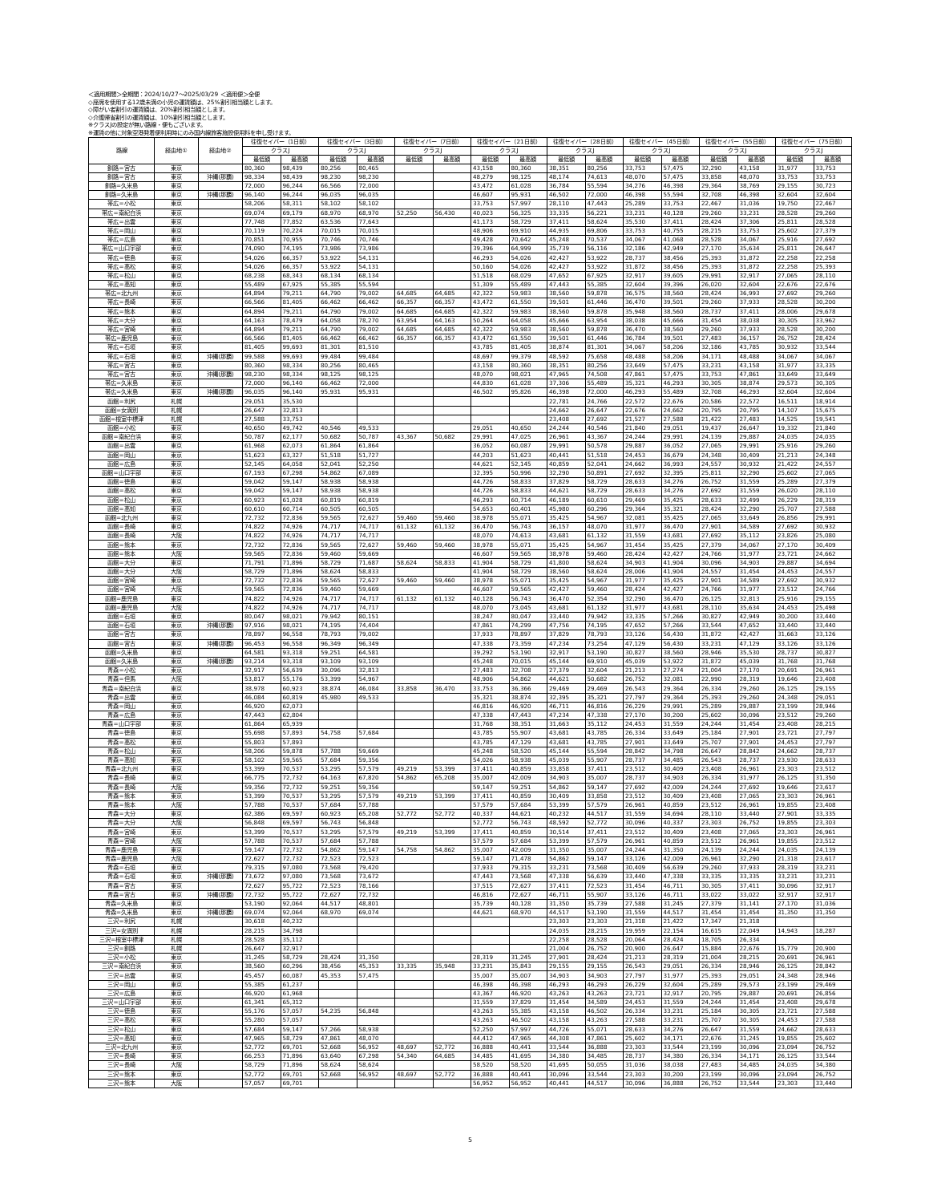＜適用期間＞全期間：2024/10/27～2025/03/29 ＜適用便＞全便
◇座席を使用する12歳未満の小児の運賃額は、25%割引相当額とします。
◇障がい者割引の運賃額は、20%割引相当額とします。
◇介護帰省割引の運賃額は、10%割引相当額とします。
※クラスJの設定が無い路線・便もございます。
※運賃の他に対象空港発着便利用時にのみ国内線旅客施設使用料を申し受けます。
| 路線 | 経由地① | 経由地② | 往復セイバー（1日前） | | 往復セイバー（3日前） | | 往復セイバー（7日前） | | 往復セイバー（21日前） | | 往復セイバー（28日前） | | 往復セイバー（45日前） | | 往復セイバー（55日前） | | 往復セイバー（75日前） | |
| --- | --- | --- | --- | --- | --- | --- | --- | --- | --- | --- | --- | --- | --- | --- | --- | --- | --- | --- |
| | | | クラスJ | | クラスJ | | クラスJ | | クラスJ | | クラスJ | | クラスJ | | クラスJ | | クラスJ | |
| | | | 最低額 | 最高額 | 最低額 | 最高額 | 最低額 | 最高額 | 最低額 | 最高額 | 最低額 | 最高額 | 最低額 | 最高額 | 最低額 | 最高額 | 最低額 | 最高額 |
| 釧路=宮古 | 東京 | | 80,360 | 98,439 | 80,256 | 80,465 | | | 43,158 | 80,360 | 38,351 | 80,256 | 33,753 | 57,475 | 32,290 | 43,158 | 31,977 | 33,753 |
| 釧路=宮古 | 東京 | 沖縄(那覇) | 98,334 | 98,439 | 98,230 | 98,230 | | | 48,279 | 98,125 | 48,174 | 74,613 | 48,070 | 57,475 | 33,858 | 48,070 | 33,753 | 33,753 |
| 釧路=久米島 | 東京 | | 72,000 | 96,244 | 66,566 | 72,000 | | | 43,472 | 61,028 | 36,784 | 55,594 | 34,276 | 46,398 | 29,364 | 38,769 | 29,155 | 30,723 |
| 釧路=久米島 | 東京 | 沖縄(那覇) | 96,140 | 96,244 | 96,035 | 96,035 | | | 46,607 | 95,931 | 46,502 | 72,000 | 46,398 | 55,594 | 32,708 | 46,398 | 32,604 | 32,604 |
| 帯広=小松 | 東京 | | 58,206 | 58,311 | 58,102 | 58,102 | | | 33,753 | 57,997 | 28,110 | 47,443 | 25,289 | 33,753 | 22,467 | 31,036 | 19,750 | 22,467 |
| 帯広=南紀白浜 | 東京 | | 69,074 | 69,179 | 68,970 | 68,970 | 52,250 | 56,430 | 40,023 | 56,325 | 33,335 | 56,221 | 33,231 | 40,128 | 29,260 | 33,231 | 28,528 | 29,260 |
| 帯広=出雲 | 東京 | | 77,748 | 77,852 | 63,536 | 77,643 | | | 41,173 | 58,729 | 37,411 | 58,624 | 35,530 | 37,411 | 28,424 | 37,306 | 25,811 | 28,528 |
| 帯広=岡山 | 東京 | | 70,119 | 70,224 | 70,015 | 70,015 | | | 48,906 | 69,910 | 44,935 | 69,806 | 33,753 | 40,755 | 28,215 | 33,753 | 25,602 | 27,379 |
| 帯広=広島 | 東京 | | 70,851 | 70,955 | 70,746 | 70,746 | | | 49,428 | 70,642 | 45,248 | 70,537 | 34,067 | 41,068 | 28,528 | 34,067 | 25,916 | 27,692 |
| 帯広=山口宇部 | 東京 | | 74,090 | 74,195 | 73,986 | 73,986 | | | 39,396 | 64,999 | 35,739 | 56,116 | 32,186 | 42,949 | 27,170 | 35,634 | 25,811 | 26,647 |
| 帯広=徳島 | 東京 | | 54,026 | 66,357 | 53,922 | 54,131 | | | 46,293 | 54,026 | 42,427 | 53,922 | 28,737 | 38,456 | 25,393 | 31,872 | 22,258 | 22,258 |
| 帯広=高松 | 東京 | | 54,026 | 66,357 | 53,922 | 54,131 | | | 50,160 | 54,026 | 42,427 | 53,922 | 31,872 | 38,456 | 25,393 | 31,872 | 22,258 | 25,393 |
| 帯広=松山 | 東京 | | 68,238 | 68,343 | 68,134 | 68,134 | | | 51,518 | 68,029 | 47,652 | 67,925 | 32,917 | 39,605 | 29,991 | 32,917 | 27,065 | 28,110 |
| 帯広=高知 | 東京 | | 55,489 | 67,925 | 55,385 | 55,594 | | | 51,309 | 55,489 | 47,443 | 55,385 | 32,604 | 39,396 | 26,020 | 32,604 | 22,676 | 22,676 |
| 帯広=北九州 | 東京 | | 64,894 | 79,211 | 64,790 | 79,002 | 64,685 | 64,685 | 42,322 | 59,983 | 38,560 | 59,878 | 36,575 | 38,560 | 28,424 | 36,993 | 27,692 | 29,260 |
| 帯広=長崎 | 東京 | | 66,566 | 81,405 | 66,462 | 66,462 | 66,357 | 66,357 | 43,472 | 61,550 | 39,501 | 61,446 | 36,470 | 39,501 | 29,260 | 37,933 | 28,528 | 30,200 |
| 帯広=熊本 | 東京 | | 64,894 | 79,211 | 64,790 | 79,002 | 64,685 | 64,685 | 42,322 | 59,983 | 38,560 | 59,878 | 35,948 | 38,560 | 28,737 | 37,411 | 28,006 | 29,678 |
| 帯広=大分 | 東京 | | 64,163 | 78,479 | 64,058 | 78,270 | 63,954 | 64,163 | 50,264 | 64,058 | 45,666 | 63,954 | 38,038 | 45,666 | 31,454 | 38,038 | 30,305 | 33,962 |
| 帯広=宮崎 | 東京 | | 64,894 | 79,211 | 64,790 | 79,002 | 64,685 | 64,685 | 42,322 | 59,983 | 38,560 | 59,878 | 36,470 | 38,560 | 29,260 | 37,933 | 28,528 | 30,200 |
| 帯広=鹿児島 | 東京 | | 66,566 | 81,405 | 66,462 | 66,462 | 66,357 | 66,357 | 43,472 | 61,550 | 39,501 | 61,446 | 36,784 | 39,501 | 27,483 | 36,157 | 26,752 | 28,424 |
| 帯広=石垣 | 東京 | | 81,405 | 99,693 | 81,301 | 81,510 | | | 43,785 | 81,405 | 38,874 | 81,301 | 34,067 | 58,206 | 32,186 | 43,785 | 30,932 | 33,544 |
| 帯広=石垣 | 東京 | 沖縄(那覇) | 99,588 | 99,693 | 99,484 | 99,484 | | | 48,697 | 99,379 | 48,592 | 75,658 | 48,488 | 58,206 | 34,171 | 48,488 | 34,067 | 34,067 |
| 帯広=宮古 | 東京 | | 80,360 | 98,334 | 80,256 | 80,465 | | | 43,158 | 80,360 | 38,351 | 80,256 | 33,649 | 57,475 | 33,231 | 43,158 | 31,977 | 33,335 |
| 帯広=宮古 | 東京 | 沖縄(那覇) | 98,230 | 98,334 | 98,125 | 98,125 | | | 48,070 | 98,021 | 47,965 | 74,508 | 47,861 | 57,475 | 33,753 | 47,861 | 33,649 | 33,649 |
| 帯広=久米島 | 東京 | | 72,000 | 96,140 | 66,462 | 72,000 | | | 44,830 | 61,028 | 37,306 | 55,489 | 35,321 | 46,293 | 30,305 | 38,874 | 29,573 | 30,305 |
| 帯広=久米島 | 東京 | 沖縄(那覇) | 96,035 | 96,140 | 95,931 | 95,931 | | | 46,502 | 95,826 | 46,398 | 72,000 | 46,293 | 55,489 | 32,708 | 46,293 | 32,604 | 32,604 |
| 函館=利尻 | 札幌 | | 29,051 | 35,530 | | | | | | | 22,781 | 24,766 | 22,572 | 22,676 | 20,586 | 22,572 | 16,511 | 18,914 |
| 函館=女満別 | 札幌 | | 26,647 | 32,813 | | | | | | | 24,662 | 26,647 | 22,676 | 24,662 | 20,795 | 20,795 | 14,107 | 15,675 |
| 函館=根室中標津 | 札幌 | | 27,588 | 33,753 | | | | | | | 23,408 | 27,692 | 21,527 | 27,588 | 21,422 | 27,483 | 14,525 | 19,541 |
| 函館=小松 | 東京 | | 40,650 | 49,742 | 40,546 | 49,533 | | | 29,051 | 40,650 | 24,244 | 40,546 | 21,840 | 29,051 | 19,437 | 26,647 | 19,332 | 21,840 |
| 函館=南紀白浜 | 東京 | | 50,787 | 62,177 | 50,682 | 50,787 | 43,367 | 50,682 | 29,991 | 47,025 | 26,961 | 43,367 | 24,244 | 29,991 | 24,139 | 29,887 | 24,035 | 24,035 |
| 函館=出雲 | 東京 | | 61,968 | 62,073 | 61,864 | 61,864 | | | 36,052 | 60,087 | 29,991 | 50,578 | 29,887 | 36,052 | 27,065 | 29,991 | 25,916 | 29,260 |
| 函館=岡山 | 東京 | | 51,623 | 63,327 | 51,518 | 51,727 | | | 44,203 | 51,623 | 40,441 | 51,518 | 24,453 | 36,679 | 24,348 | 30,409 | 21,213 | 24,348 |
| 函館=広島 | 東京 | | 52,145 | 64,058 | 52,041 | 52,250 | | | 44,621 | 52,145 | 40,859 | 52,041 | 24,662 | 36,993 | 24,557 | 30,932 | 21,422 | 24,557 |
| 函館=山口宇部 | 東京 | | 67,193 | 67,298 | 54,862 | 67,089 | | | 32,395 | 50,996 | 32,290 | 50,891 | 27,692 | 32,395 | 25,811 | 32,290 | 25,602 | 27,065 |
| 函館=徳島 | 東京 | | 59,042 | 59,147 | 58,938 | 58,938 | | | 44,726 | 58,833 | 37,829 | 58,729 | 28,633 | 34,276 | 26,752 | 31,559 | 25,289 | 27,379 |
| 函館=高松 | 東京 | | 59,042 | 59,147 | 58,938 | 58,938 | | | 44,726 | 58,833 | 44,621 | 58,729 | 28,633 | 34,276 | 27,692 | 31,559 | 26,020 | 28,110 |
| 函館=松山 | 東京 | | 60,923 | 61,028 | 60,819 | 60,819 | | | 46,293 | 60,714 | 46,189 | 60,610 | 29,469 | 35,425 | 28,633 | 32,499 | 26,229 | 28,319 |
| 函館=高知 | 東京 | | 60,610 | 60,714 | 60,505 | 60,505 | | | 54,653 | 60,401 | 45,980 | 60,296 | 29,364 | 35,321 | 28,424 | 32,290 | 25,707 | 27,588 |
| 函館=北九州 | 東京 | | 72,732 | 72,836 | 59,565 | 72,627 | 59,460 | 59,460 | 38,978 | 55,071 | 35,425 | 54,967 | 32,081 | 35,425 | 27,065 | 33,649 | 26,856 | 29,991 |
| 函館=長崎 | 東京 | | 74,822 | 74,926 | 74,717 | 74,717 | 61,132 | 61,132 | 36,470 | 56,743 | 36,157 | 48,070 | 31,977 | 36,470 | 27,901 | 34,589 | 27,692 | 30,932 |
| 函館=長崎 | 大阪 | | 74,822 | 74,926 | 74,717 | 74,717 | | | 48,070 | 74,613 | 43,681 | 61,132 | 31,559 | 43,681 | 27,692 | 35,112 | 23,826 | 25,080 |
| 函館=熊本 | 東京 | | 72,732 | 72,836 | 59,565 | 72,627 | 59,460 | 59,460 | 38,978 | 55,071 | 35,425 | 54,967 | 31,454 | 35,425 | 27,379 | 34,067 | 27,170 | 30,409 |
| 函館=熊本 | 大阪 | | 59,565 | 72,836 | 59,460 | 59,669 | | | 46,607 | 59,565 | 38,978 | 59,460 | 28,424 | 42,427 | 24,766 | 31,977 | 23,721 | 24,662 |
| 函館=大分 | 東京 | | 71,791 | 71,896 | 58,729 | 71,687 | 58,624 | 58,833 | 41,904 | 58,729 | 41,800 | 58,624 | 34,903 | 41,904 | 30,096 | 34,903 | 29,887 | 34,694 |
| 函館=大分 | 大阪 | | 58,729 | 71,896 | 58,624 | 58,833 | | | 41,904 | 58,729 | 38,560 | 58,624 | 28,006 | 41,904 | 24,557 | 31,454 | 24,453 | 24,557 |
| 函館=宮崎 | 東京 | | 72,732 | 72,836 | 59,565 | 72,627 | 59,460 | 59,460 | 38,978 | 55,071 | 35,425 | 54,967 | 31,977 | 35,425 | 27,901 | 34,589 | 27,692 | 30,932 |
| 函館=宮崎 | 大阪 | | 59,565 | 72,836 | 59,460 | 59,669 | | | 46,607 | 59,565 | 42,427 | 59,460 | 28,424 | 42,427 | 24,766 | 31,977 | 23,512 | 24,766 |
| 函館=鹿児島 | 東京 | | 74,822 | 74,926 | 74,717 | 74,717 | 61,132 | 61,132 | 40,128 | 56,743 | 36,470 | 52,354 | 32,290 | 36,470 | 26,125 | 32,813 | 25,916 | 29,155 |
| 函館=鹿児島 | 大阪 | | 74,822 | 74,926 | 74,717 | 74,717 | | | 48,070 | 73,045 | 43,681 | 61,132 | 31,977 | 43,681 | 28,110 | 35,634 | 24,453 | 25,498 |
| 函館=石垣 | 東京 | | 80,047 | 98,021 | 79,942 | 80,151 | | | 38,247 | 80,047 | 33,440 | 79,942 | 33,335 | 57,266 | 30,827 | 42,949 | 30,200 | 33,440 |
| 函館=石垣 | 東京 | 沖縄(那覇) | 97,916 | 98,021 | 74,195 | 74,404 | | | 47,861 | 74,299 | 47,756 | 74,195 | 47,652 | 57,266 | 33,544 | 47,652 | 33,440 | 33,440 |
| 函館=宮古 | 東京 | | 78,897 | 96,558 | 78,793 | 79,002 | | | 37,933 | 78,897 | 37,829 | 78,793 | 33,126 | 56,430 | 31,872 | 42,427 | 31,663 | 33,126 |
| 函館=宮古 | 東京 | 沖縄(那覇) | 96,453 | 96,558 | 96,349 | 96,349 | | | 47,338 | 73,359 | 47,234 | 73,254 | 47,129 | 56,430 | 33,231 | 47,129 | 33,126 | 33,126 |
| 函館=久米島 | 東京 | | 64,581 | 93,318 | 59,251 | 64,581 | | | 39,292 | 53,190 | 32,917 | 53,190 | 30,827 | 38,560 | 28,946 | 35,530 | 28,737 | 30,827 |
| 函館=久米島 | 東京 | 沖縄(那覇) | 93,214 | 93,318 | 93,109 | 93,109 | | | 45,248 | 70,015 | 45,144 | 69,910 | 45,039 | 53,922 | 31,872 | 45,039 | 31,768 | 31,768 |
| 青森=小松 | 東京 | | 32,917 | 56,639 | 30,096 | 32,813 | | | 27,483 | 32,708 | 27,379 | 32,604 | 21,213 | 27,274 | 21,004 | 27,170 | 20,691 | 26,961 |
| 青森=但馬 | 大阪 | | 53,817 | 55,176 | 53,399 | 54,967 | | | 48,906 | 54,862 | 44,621 | 50,682 | 26,752 | 32,081 | 22,990 | 28,319 | 19,646 | 23,408 |
| 青森=南紀白浜 | 東京 | | 38,978 | 60,923 | 38,874 | 46,084 | 33,858 | 36,470 | 33,753 | 36,366 | 29,469 | 29,469 | 26,543 | 29,364 | 26,334 | 29,260 | 26,125 | 29,155 |
| 青森=出雲 | 東京 | | 46,084 | 60,819 | 45,980 | 49,533 | | | 35,321 | 38,874 | 32,395 | 35,321 | 27,797 | 29,364 | 25,393 | 29,260 | 24,348 | 29,051 |
| 青森=岡山 | 東京 | | 46,920 | 62,073 | | | | | 46,816 | 46,920 | 46,711 | 46,816 | 26,229 | 29,991 | 25,289 | 29,887 | 23,199 | 28,946 |
| 青森=広島 | 東京 | | 47,443 | 62,804 | | | | | 47,338 | 47,443 | 47,234 | 47,338 | 27,170 | 30,200 | 25,602 | 30,096 | 23,512 | 29,260 |
| 青森=山口宇部 | 東京 | | 61,864 | 65,939 | | | | | 31,768 | 38,351 | 31,663 | 35,112 | 24,453 | 31,559 | 24,244 | 31,454 | 23,408 | 28,215 |
| 青森=徳島 | 東京 | | 55,698 | 57,893 | 54,758 | 57,684 | | | 43,785 | 55,907 | 43,681 | 43,785 | 26,334 | 33,649 | 25,184 | 27,901 | 23,721 | 27,797 |
| 青森=高松 | 東京 | | 55,803 | 57,893 | | | | | 43,785 | 47,129 | 43,681 | 43,785 | 27,901 | 33,649 | 25,707 | 27,901 | 24,453 | 27,797 |
| 青森=松山 | 東京 | | 58,206 | 59,878 | 57,788 | 59,669 | | | 45,248 | 58,520 | 45,144 | 55,594 | 28,842 | 34,798 | 26,647 | 28,842 | 24,662 | 28,737 |
| 青森=高知 | 東京 | | 58,102 | 59,565 | 57,684 | 59,356 | | | 54,026 | 58,938 | 45,039 | 55,907 | 28,737 | 34,485 | 26,543 | 28,737 | 23,930 | 28,633 |
| 青森=北九州 | 東京 | | 53,399 | 70,537 | 53,295 | 57,579 | 49,219 | 53,399 | 37,411 | 40,859 | 33,858 | 37,411 | 23,512 | 30,409 | 23,408 | 26,961 | 23,303 | 23,512 |
| 青森=長崎 | 東京 | | 66,775 | 72,732 | 64,163 | 67,820 | 54,862 | 65,208 | 35,007 | 42,009 | 34,903 | 35,007 | 28,737 | 34,903 | 26,334 | 31,977 | 26,125 | 31,350 |
| 青森=長崎 | 大阪 | | 59,356 | 72,732 | 59,251 | 59,356 | | | 59,147 | 59,251 | 54,862 | 59,147 | 27,692 | 42,009 | 24,244 | 27,692 | 19,646 | 23,617 |
| 青森=熊本 | 東京 | | 53,399 | 70,537 | 53,295 | 57,579 | 49,219 | 53,399 | 37,411 | 40,859 | 30,409 | 33,858 | 23,512 | 30,409 | 23,408 | 27,065 | 23,303 | 26,961 |
| 青森=熊本 | 大阪 | | 57,788 | 70,537 | 57,684 | 57,788 | | | 57,579 | 57,684 | 53,399 | 57,579 | 26,961 | 40,859 | 23,512 | 26,961 | 19,855 | 23,408 |
| 青森=大分 | 東京 | | 62,386 | 69,597 | 60,923 | 65,208 | 52,772 | 52,772 | 40,337 | 44,621 | 40,232 | 44,517 | 31,559 | 34,694 | 28,110 | 33,440 | 27,901 | 33,335 |
| 青森=大分 | 大阪 | | 56,848 | 69,597 | 56,743 | 56,848 | | | 52,772 | 56,743 | 48,592 | 52,772 | 30,096 | 40,337 | 23,303 | 26,752 | 19,855 | 23,303 |
| 青森=宮崎 | 東京 | | 53,399 | 70,537 | 53,295 | 57,579 | 49,219 | 53,399 | 37,411 | 40,859 | 30,514 | 37,411 | 23,512 | 30,409 | 23,408 | 27,065 | 23,303 | 26,961 |
| 青森=宮崎 | 大阪 | | 57,788 | 70,537 | 57,684 | 57,788 | | | 57,579 | 57,684 | 53,399 | 57,579 | 26,961 | 40,859 | 23,512 | 26,961 | 19,855 | 23,512 |
| 青森=鹿児島 | 東京 | | 59,147 | 72,732 | 54,862 | 59,147 | 54,758 | 54,862 | 35,007 | 42,009 | 31,350 | 35,007 | 24,244 | 31,350 | 24,139 | 24,244 | 24,035 | 24,139 |
| 青森=鹿児島 | 大阪 | | 72,627 | 72,732 | 72,523 | 72,523 | | | 59,147 | 71,478 | 54,862 | 59,147 | 33,126 | 42,009 | 26,961 | 32,290 | 21,318 | 23,617 |
| 青森=石垣 | 東京 | | 79,315 | 97,080 | 73,568 | 79,420 | | | 37,933 | 79,315 | 33,231 | 73,568 | 30,409 | 56,639 | 29,260 | 37,933 | 28,319 | 33,231 |
| 青森=石垣 | 東京 | 沖縄(那覇) | 73,672 | 97,080 | 73,568 | 73,672 | | | 47,443 | 73,568 | 47,338 | 56,639 | 33,440 | 47,338 | 33,335 | 33,335 | 33,231 | 33,231 |
| 青森=宮古 | 東京 | | 72,627 | 95,722 | 72,523 | 78,166 | | | 37,515 | 72,627 | 37,411 | 72,523 | 31,454 | 46,711 | 30,305 | 37,411 | 30,096 | 32,917 |
| 青森=宮古 | 東京 | 沖縄(那覇) | 72,732 | 95,722 | 72,627 | 72,732 | | | 46,816 | 72,627 | 46,711 | 55,907 | 33,126 | 46,711 | 33,022 | 33,022 | 32,917 | 32,917 |
| 青森=久米島 | 東京 | | 53,190 | 92,064 | 44,517 | 48,801 | | | 35,739 | 40,128 | 31,350 | 35,739 | 27,588 | 31,245 | 27,379 | 31,141 | 27,170 | 31,036 |
| 青森=久米島 | 東京 | 沖縄(那覇) | 69,074 | 92,064 | 68,970 | 69,074 | | | 44,621 | 68,970 | 44,517 | 53,190 | 31,559 | 44,517 | 31,454 | 31,454 | 31,350 | 31,350 |
| 三沢=利尻 | 札幌 | | 30,618 | 40,232 | | | | | | | 23,303 | 23,303 | 21,318 | 21,422 | 17,347 | 21,318 | | |
| 三沢=女満別 | 札幌 | | 28,215 | 34,798 | | | | | | | 24,035 | 28,215 | 19,959 | 22,154 | 16,615 | 22,049 | 14,943 | 18,287 |
| 三沢=根室中標津 | 札幌 | | 28,528 | 35,112 | | | | | | | 22,258 | 28,528 | 20,064 | 28,424 | 18,705 | 26,334 | | |
| 三沢=釧路 | 札幌 | | 26,647 | 32,917 | | | | | | | 21,004 | 26,752 | 20,900 | 26,647 | 15,884 | 22,676 | 15,779 | 20,900 |
| 三沢=小松 | 東京 | | 31,245 | 58,729 | 28,424 | 31,350 | | | 28,319 | 31,245 | 27,901 | 28,424 | 21,213 | 28,319 | 21,004 | 28,215 | 20,691 | 26,961 |
| 三沢=南紀白浜 | 東京 | | 38,560 | 60,296 | 38,456 | 45,353 | 33,335 | 35,948 | 33,231 | 35,843 | 29,155 | 29,155 | 26,543 | 29,051 | 26,334 | 28,946 | 26,125 | 28,842 |
| 三沢=出雲 | 東京 | | 45,457 | 60,087 | 45,353 | 57,475 | | | 35,007 | 35,007 | 34,903 | 34,903 | 27,797 | 31,977 | 25,393 | 29,051 | 24,348 | 28,946 |
| 三沢=岡山 | 東京 | | 55,385 | 61,237 | | | | | 46,398 | 46,398 | 46,293 | 46,293 | 26,229 | 32,604 | 25,289 | 29,573 | 23,199 | 29,469 |
| 三沢=広島 | 東京 | | 46,920 | 61,968 | | | | | 43,367 | 46,920 | 43,263 | 43,263 | 23,721 | 32,917 | 20,795 | 29,887 | 20,691 | 26,856 |
| 三沢=山口宇部 | 東京 | | 61,341 | 65,312 | | | | | 31,559 | 37,829 | 31,454 | 34,589 | 24,453 | 31,559 | 24,244 | 31,454 | 23,408 | 29,678 |
| 三沢=徳島 | 東京 | | 55,176 | 57,057 | 54,235 | 56,848 | | | 43,263 | 55,385 | 43,158 | 46,502 | 26,334 | 33,231 | 25,184 | 30,305 | 23,721 | 27,588 |
| 三沢=高松 | 東京 | | 55,280 | 57,057 | | | | | 43,263 | 46,502 | 43,158 | 43,263 | 27,588 | 33,231 | 25,707 | 30,305 | 24,453 | 27,588 |
| 三沢=松山 | 東京 | | 57,684 | 59,147 | 57,266 | 58,938 | | | 52,250 | 57,997 | 44,726 | 55,071 | 28,633 | 34,276 | 26,647 | 31,559 | 24,662 | 28,633 |
| 三沢=高知 | 東京 | | 47,965 | 58,729 | 47,861 | 48,070 | | | 44,412 | 47,965 | 44,308 | 47,861 | 25,602 | 34,171 | 22,676 | 31,245 | 19,855 | 25,602 |
| 三沢=北九州 | 東京 | | 52,772 | 69,701 | 52,668 | 56,952 | 48,697 | 52,772 | 36,888 | 40,441 | 33,544 | 36,888 | 23,303 | 33,544 | 23,199 | 30,096 | 23,094 | 26,752 |
| 三沢=長崎 | 東京 | | 66,253 | 71,896 | 63,640 | 67,298 | 54,340 | 64,685 | 34,485 | 41,695 | 34,380 | 34,485 | 28,737 | 34,380 | 26,334 | 34,171 | 26,125 | 33,544 |
| 三沢=長崎 | 大阪 | | 58,729 | 71,896 | 58,624 | 58,624 | | | 58,520 | 58,520 | 41,695 | 50,055 | 31,036 | 38,038 | 27,483 | 34,485 | 24,035 | 34,380 |
| 三沢=熊本 | 東京 | | 52,772 | 69,701 | 52,668 | 56,952 | 48,697 | 52,772 | 36,888 | 40,441 | 30,096 | 33,544 | 23,303 | 30,200 | 23,199 | 30,096 | 23,094 | 26,752 |
| 三沢=熊本 | 大阪 | | 57,057 | 69,701 | | | | | 56,952 | 56,952 | 40,441 | 44,517 | 30,096 | 36,888 | 26,752 | 33,544 | 23,303 | 33,440 |
5